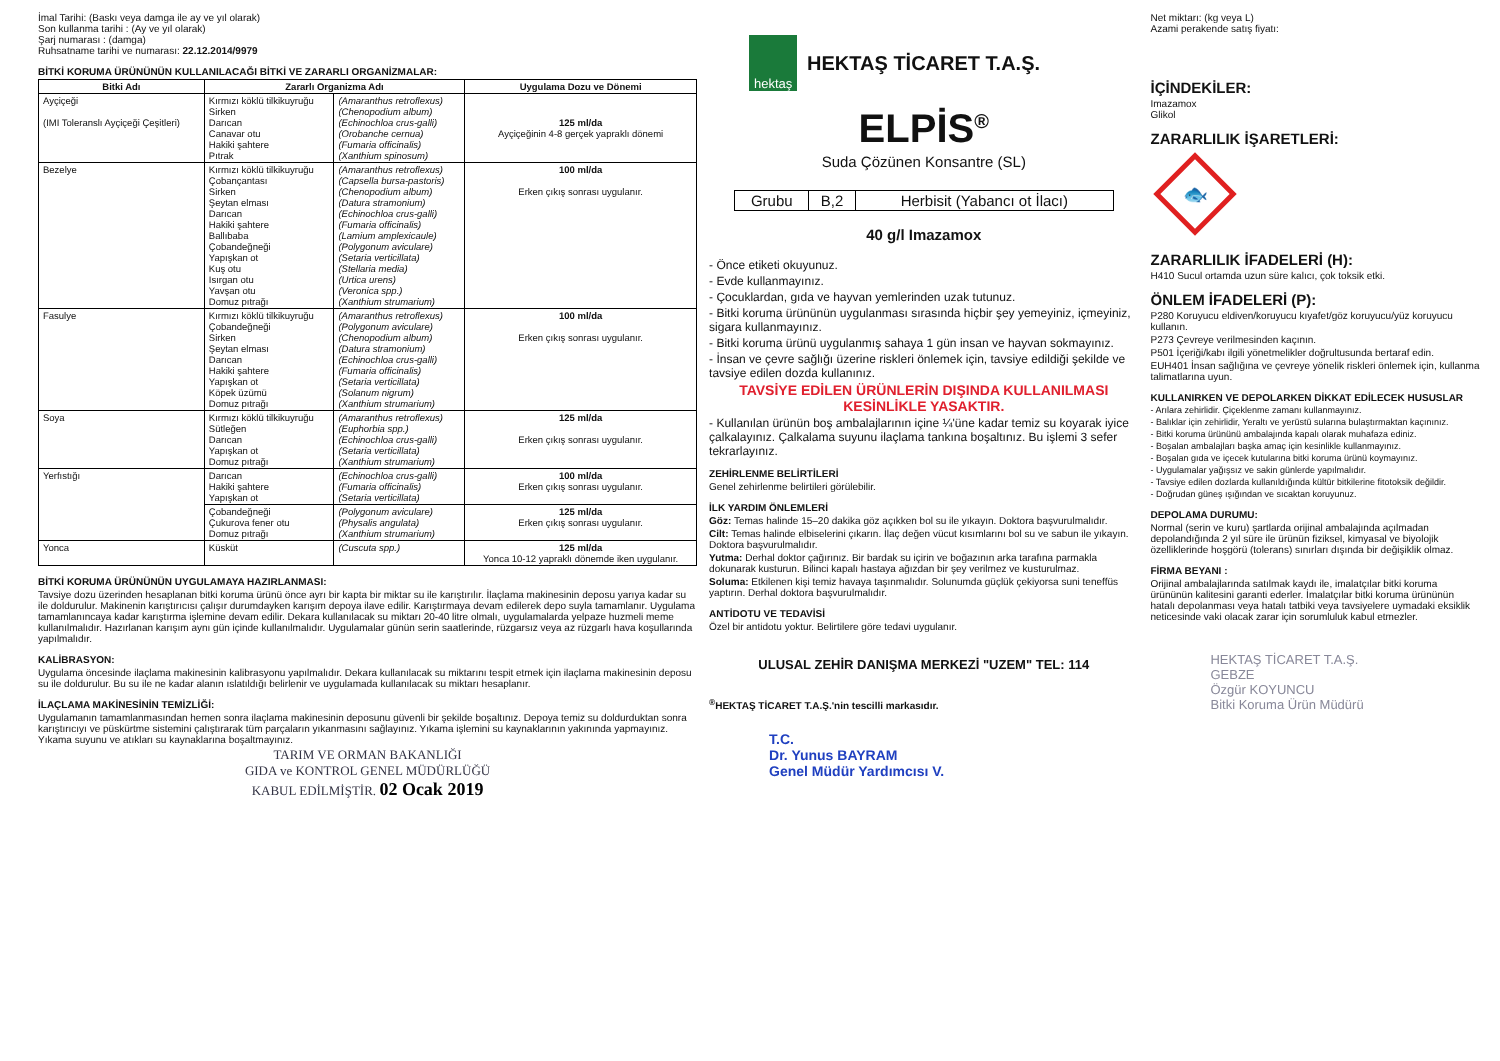İmal Tarihi: (Baskı veya damga ile ay ve yıl olarak)
Son kullanma tarihi : (Ay ve yıl olarak)
Şarj numarası : (damga)
Ruhsatname tarihi ve numarası: 22.12.2014/9979
BİTKİ KORUMA ÜRÜNÜNÜN KULLANILACAĞI BİTKİ VE ZARARLI ORGANİZMALAR:
| Bitki Adı | Zararlı Organizma Adı | | Uygulama Dozu ve Dönemi |
| --- | --- | --- | --- |
| Ayçiçeği (IMI Toleranslı Ayçiçeği Çeşitleri) | Kırmızı köklü tilkikuyruğu Sirken Darıcan Canavar otu Hakiki şahtere Pıtrak | (Amaranthus retroflexus) (Chenopodium album) (Echinochloa crus-galli) (Orobanche cernua) (Fumaria officinalis) (Xanthium spinosum) | 125 ml/da Ayçiçeğinin 4-8 gerçek yapraklı dönemi |
| Bezelye | Kırmızı köklü tilkikuyruğu Çobançantası Sirken Şeytan elması Darıcan Hakiki şahtere Ballıbaba Çobandeğneği Yapışkan ot Kuş otu Isırgan otu Yavşan otu Domuz pıtrağı | (Amaranthus retroflexus) (Capsella bursa-pastoris) (Chenopodium album) (Datura stramonium) (Echinochloa crus-galli) (Fumaria officinalis) (Lamium amplexicaule) (Polygonum aviculare) (Setaria verticillata) (Stellaria media) (Urtica urens) (Veronica spp.) (Xanthium strumarium) | 100 ml/da Erken çıkış sonrası uygulanır. |
| Fasulye | Kırmızı köklü tilkikuyruğu Çobandeğneği Sirken Şeytan elması Darıcan Hakiki şahtere Yapışkan ot Köpek üzümü Domuz pıtrağı | (Amaranthus retroflexus) (Polygonum aviculare) (Chenopodium album) (Datura stramonium) (Echinochloa crus-galli) (Fumaria officinalis) (Setaria verticillata) (Solanum nigrum) (Xanthium strumarium) | 100 ml/da Erken çıkış sonrası uygulanır. |
| Soya | Kırmızı köklü tilkikuyruğu Sütleğen Darıcan Yapışkan ot Domuz pıtrağı | (Amaranthus retroflexus) (Euphorbia spp.) (Echinochloa crus-galli) (Setaria verticillata) (Xanthium strumarium) | 125 ml/da Erken çıkış sonrası uygulanır. |
| Yerfıstığı | Darıcan Hakiki şahtere Yapışkan ot | (Echinochloa crus-galli) (Fumaria officinalis) (Setaria verticillata) | 100 ml/da Erken çıkış sonrası uygulanır. |
| | Çobandeğneği Çukurova fener otu Domuz pıtrağı | (Polygonum aviculare) (Physalis angulata) (Xanthium strumarium) | 125 ml/da Erken çıkış sonrası uygulanır. |
| Yonca | Küsküt | (Cuscuta spp.) | 125 ml/da Yonca 10-12 yapraklı dönemde iken uygulanır. |
BİTKİ KORUMA ÜRÜNÜNÜN UYGULAMAYA HAZIRLANMASI:
Tavsiye dozu üzerinden hesaplanan bitki koruma ürünü önce ayrı bir kapta bir miktar su ile karıştırılır. İlaçlama makinesinin deposu yarıya kadar su ile doldurulur. Makinenin karıştırıcısı çalışır durumdayken karışım depoya ilave edilir. Karıştırmaya devam edilerek depo suyla tamamlanır. Uygulama tamamlanıncaya kadar karıştırma işlemine devam edilir. Dekara kullanılacak su miktarı 20-40 litre olmalı, uygulamalarda yelpaze huzmeli meme kullanılmalıdır. Hazırlanan karışım aynı gün içinde kullanılmalıdır. Uygulamalar günün serin saatlerinde, rüzgarsız veya az rüzgarlı hava koşullarında yapılmalıdır.
KALİBRASYON:
Uygulama öncesinde ilaçlama makinesinin kalibrasyonu yapılmalıdır. Dekara kullanılacak su miktarını tespit etmek için ilaçlama makinesinin deposu su ile doldurulur. Bu su ile ne kadar alanın ıslatıldığı belirlenir ve uygulamada kullanılacak su miktarı hesaplanır.
İLAÇLAMA MAKİNESİNİN TEMİZLİĞİ:
Uygulamanın tamamlanmasından hemen sonra ilaçlama makinesinin deposunu güvenli bir şekilde boşaltınız. Depoya temiz su doldurduktan sonra karıştırıcıyı ve püskürtme sistemini çalıştırarak tüm parçaların yıkanmasını sağlayınız. Yıkama işlemini su kaynaklarının yakınında yapmayınız. Yıkama suyunu ve atıkları su kaynaklarına boşaltmayınız.
TARIM VE ORMAN BAKANLIĞI
GIDA ve KONTROL GENEL MÜDÜRLÜĞÜ
KABUL EDİLMİŞTİR. 02 Ocak 2019
hektaş
HEKTAŞ TİCARET T.A.Ş.
ELPİS<sup>®</sup>
Suda Çözünen Konsantre (SL)
| Grubu | B,2 | Herbisit (Yabancı ot İlacı) |
40 g/l Imazamox
- Önce etiketi okuyunuz.
- Evde kullanmayınız.
- Çocuklardan, gıda ve hayvan yemlerinden uzak tutunuz.
- Bitki koruma ürününün uygulanması sırasında hiçbir şey yemeyiniz, içmeyiniz, sigara kullanmayınız.
- Bitki koruma ürünü uygulanmış sahaya 1 gün insan ve hayvan sokmayınız.
- İnsan ve çevre sağlığı üzerine riskleri önlemek için, tavsiye edildiği şekilde ve tavsiye edilen dozda kullanınız.
TAVSİYE EDİLEN ÜRÜNLERİN DIŞINDA KULLANILMASI KESİNLİKLE YASAKTIR.
- Kullanılan ürünün boş ambalajlarının içine ¼'üne kadar temiz su koyarak iyice çalkalayınız. Çalkalama suyunu ilaçlama tankına boşaltınız. Bu işlemi 3 sefer tekrarlayınız.
ZEHİRLENME BELİRTİLERİ
Genel zehirlenme belirtileri görülebilir.
İLK YARDIM ÖNLEMLERİ
Göz: Temas halinde 15–20 dakika göz açıkken bol su ile yıkayın. Doktora başvurulmalıdır.
Cilt: Temas halinde elbiselerini çıkarın. İlaç değen vücut kısımlarını bol su ve sabun ile yıkayın. Doktora başvurulmalıdır.
Yutma: Derhal doktor çağırınız. Bir bardak su içirin ve boğazının arka tarafına parmakla dokunarak kusturun. Bilinci kapalı hastaya ağızdan bir şey verilmez ve kusturulmaz.
Soluma: Etkilenen kişi temiz havaya taşınmalıdır. Solunumda güçlük çekiyorsa suni teneffüs yaptırın. Derhal doktora başvurulmalıdır.
ANTİDOTU VE TEDAVİSİ
Özel bir antidotu yoktur. Belirtilere göre tedavi uygulanır.
ULUSAL ZEHİR DANIŞMA MERKEZİ "UZEM" TEL: 114
<sup>®</sup>HEKTAŞ TİCARET T.A.Ş.'nin tescilli markasıdır.
T.C.
Dr. Yunus BAYRAM
Genel Müdür Yardımcısı V.
Net miktarı: (kg veya L)
Azami perakende satış fiyatı:
İÇİNDEKİLER:
Imazamox
Glikol
ZARARLILIK İŞARETLERİ:
🐟
ZARARLILIK İFADELERİ (H):
H410 Sucul ortamda uzun süre kalıcı, çok toksik etki.
ÖNLEM İFADELERİ (P):
P280 Koruyucu eldiven/koruyucu kıyafet/göz koruyucu/yüz koruyucu kullanın.
P273 Çevreye verilmesinden kaçının.
P501 İçeriği/kabı ilgili yönetmelikler doğrultusunda bertaraf edin.
EUH401 İnsan sağlığına ve çevreye yönelik riskleri önlemek için, kullanma talimatlarına uyun.
KULLANIRKEN VE DEPOLARKEN DİKKAT EDİLECEK HUSUSLAR
- Arılara zehirlidir. Çiçeklenme zamanı kullanmayınız.
- Balıklar için zehirlidir, Yeraltı ve yerüstü sularına bulaştırmaktan kaçınınız.
- Bitki koruma ürününü ambalajında kapalı olarak muhafaza ediniz.
- Boşalan ambalajları başka amaç için kesinlikle kullanmayınız.
- Boşalan gıda ve içecek kutularına bitki koruma ürünü koymayınız.
- Uygulamalar yağışsız ve sakin günlerde yapılmalıdır.
- Tavsiye edilen dozlarda kullanıldığında kültür bitkilerine fitotoksik değildir.
- Doğrudan güneş ışığından ve sıcaktan koruyunuz.
DEPOLAMA DURUMU:
Normal (serin ve kuru) şartlarda orijinal ambalajında açılmadan depolandığında 2 yıl süre ile ürünün fiziksel, kimyasal ve biyolojik özelliklerinde hoşgörü (tolerans) sınırları dışında bir değişiklik olmaz.
FİRMA BEYANI :
Orijinal ambalajlarında satılmak kaydı ile, imalatçılar bitki koruma ürününün kalitesini garanti ederler. İmalatçılar bitki koruma ürününün hatalı depolanması veya hatalı tatbiki veya tavsiyelere uymadaki eksiklik neticesinde vaki olacak zarar için sorumluluk kabul etmezler.
HEKTAŞ TİCARET T.A.Ş.
GEBZE
Özgür KOYUNCU
Bitki Koruma Ürün Müdürü